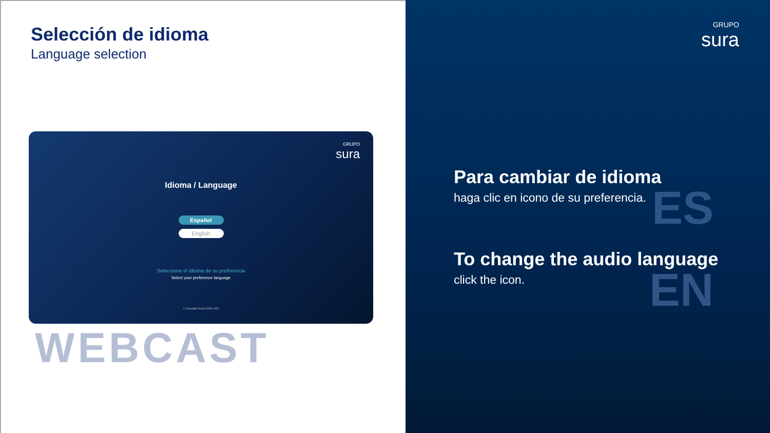Selección de idioma
Language selection
GRUPO
sura
Idioma / Language
Español
English
Seleccione el idioma de su preferencia
Select your preference language
© Copyright Grupo SURA 2023
WEBCAST
GRUPO
sura
ES
Para cambiar de idioma
haga clic en icono de su preferencia.
EN
To change the audio language
click the icon.